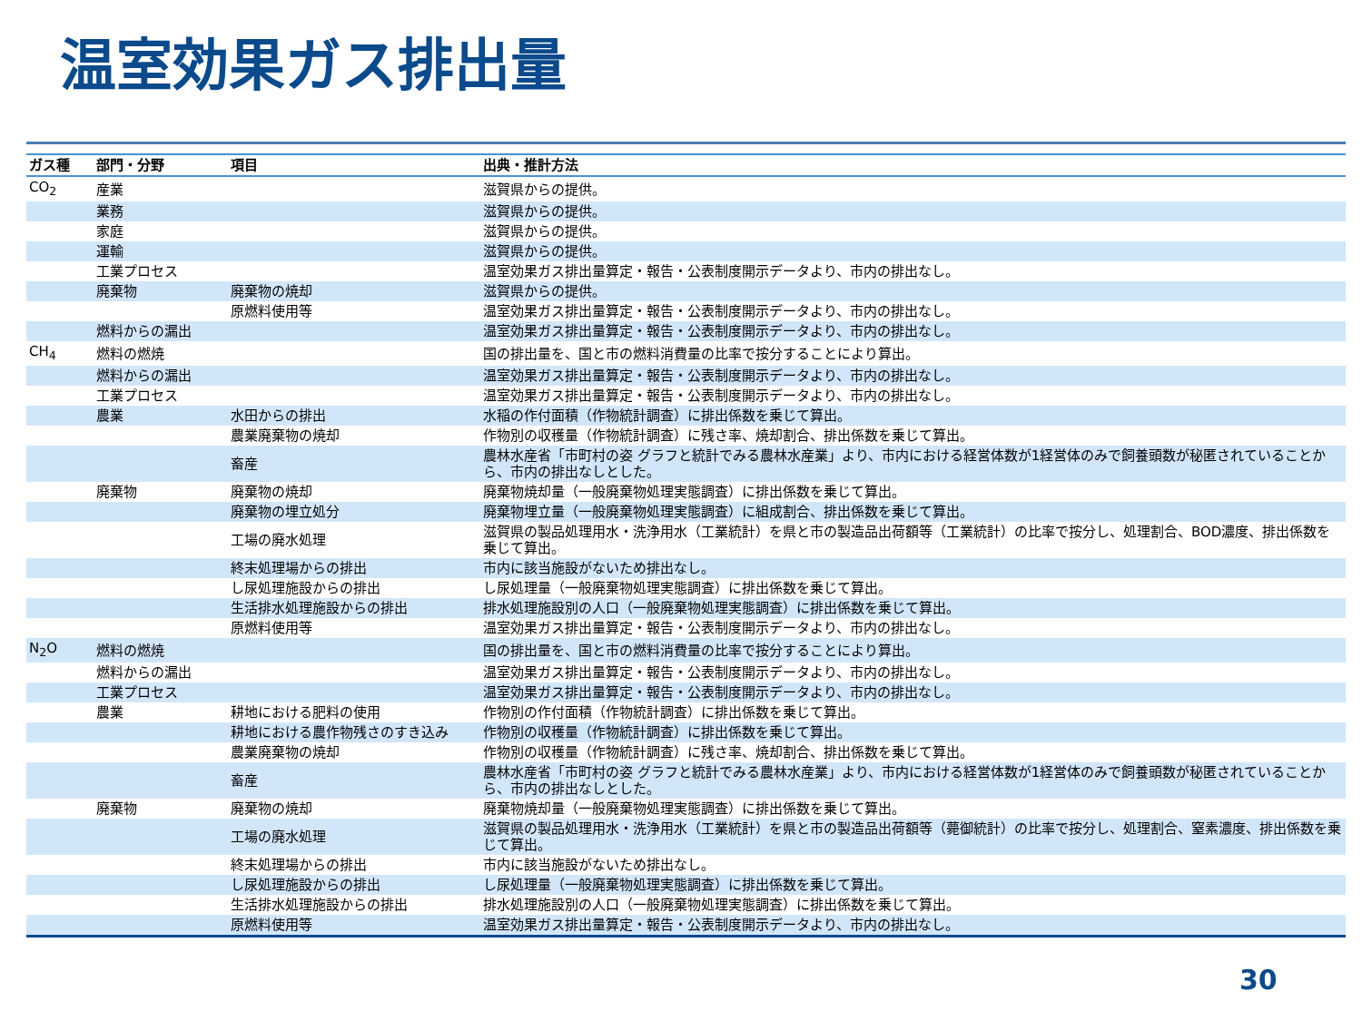温室効果ガス排出量
| ガス種 | 部門・分野 | 項目 | 出典・推計方法 |
| --- | --- | --- | --- |
| CO<sub>2</sub> | 産業 | | 滋賀県からの提供。 |
| | 業務 | | 滋賀県からの提供。 |
| | 家庭 | | 滋賀県からの提供。 |
| | 運輸 | | 滋賀県からの提供。 |
| | 工業プロセス | | 温室効果ガス排出量算定・報告・公表制度開示データより、市内の排出なし。 |
| | 廃棄物 | 廃棄物の焼却 | 滋賀県からの提供。 |
| | | 原燃料使用等 | 温室効果ガス排出量算定・報告・公表制度開示データより、市内の排出なし。 |
| | 燃料からの漏出 | | 温室効果ガス排出量算定・報告・公表制度開示データより、市内の排出なし。 |
| CH<sub>4</sub> | 燃料の燃焼 | | 国の排出量を、国と市の燃料消費量の比率で按分することにより算出。 |
| | 燃料からの漏出 | | 温室効果ガス排出量算定・報告・公表制度開示データより、市内の排出なし。 |
| | 工業プロセス | | 温室効果ガス排出量算定・報告・公表制度開示データより、市内の排出なし。 |
| | 農業 | 水田からの排出 | 水稲の作付面積（作物統計調査）に排出係数を乗じて算出。 |
| | | 農業廃棄物の焼却 | 作物別の収穫量（作物統計調査）に残さ率、焼却割合、排出係数を乗じて算出。 |
| | | 畜産 | 農林水産省「市町村の姿 グラフと統計でみる農林水産業」より、市内における経営体数が1経営体のみで飼養頭数が秘匿されていることから、市内の排出なしとした。 |
| | 廃棄物 | 廃棄物の焼却 | 廃棄物焼却量（一般廃棄物処理実態調査）に排出係数を乗じて算出。 |
| | | 廃棄物の埋立処分 | 廃棄物埋立量（一般廃棄物処理実態調査）に組成割合、排出係数を乗じて算出。 |
| | | 工場の廃水処理 | 滋賀県の製品処理用水・洗浄用水（工業統計）を県と市の製造品出荷額等（工業統計）の比率で按分し、処理割合、BOD濃度、排出係数を乗じて算出。 |
| | | 終末処理場からの排出 | 市内に該当施設がないため排出なし。 |
| | | し尿処理施設からの排出 | し尿処理量（一般廃棄物処理実態調査）に排出係数を乗じて算出。 |
| | | 生活排水処理施設からの排出 | 排水処理施設別の人口（一般廃棄物処理実態調査）に排出係数を乗じて算出。 |
| | | 原燃料使用等 | 温室効果ガス排出量算定・報告・公表制度開示データより、市内の排出なし。 |
| N<sub>2</sub>O | 燃料の燃焼 | | 国の排出量を、国と市の燃料消費量の比率で按分することにより算出。 |
| | 燃料からの漏出 | | 温室効果ガス排出量算定・報告・公表制度開示データより、市内の排出なし。 |
| | 工業プロセス | | 温室効果ガス排出量算定・報告・公表制度開示データより、市内の排出なし。 |
| | 農業 | 耕地における肥料の使用 | 作物別の作付面積（作物統計調査）に排出係数を乗じて算出。 |
| | | 耕地における農作物残さのすき込み | 作物別の収穫量（作物統計調査）に排出係数を乗じて算出。 |
| | | 農業廃棄物の焼却 | 作物別の収穫量（作物統計調査）に残さ率、焼却割合、排出係数を乗じて算出。 |
| | | 畜産 | 農林水産省「市町村の姿 グラフと統計でみる農林水産業」より、市内における経営体数が1経営体のみで飼養頭数が秘匿されていることから、市内の排出なしとした。 |
| | 廃棄物 | 廃棄物の焼却 | 廃棄物焼却量（一般廃棄物処理実態調査）に排出係数を乗じて算出。 |
| | | 工場の廃水処理 | 滋賀県の製品処理用水・洗浄用水（工業統計）を県と市の製造品出荷額等（薨御統計）の比率で按分し、処理割合、窒素濃度、排出係数を乗じて算出。 |
| | | 終末処理場からの排出 | 市内に該当施設がないため排出なし。 |
| | | し尿処理施設からの排出 | し尿処理量（一般廃棄物処理実態調査）に排出係数を乗じて算出。 |
| | | 生活排水処理施設からの排出 | 排水処理施設別の人口（一般廃棄物処理実態調査）に排出係数を乗じて算出。 |
| | | 原燃料使用等 | 温室効果ガス排出量算定・報告・公表制度開示データより、市内の排出なし。 |
30